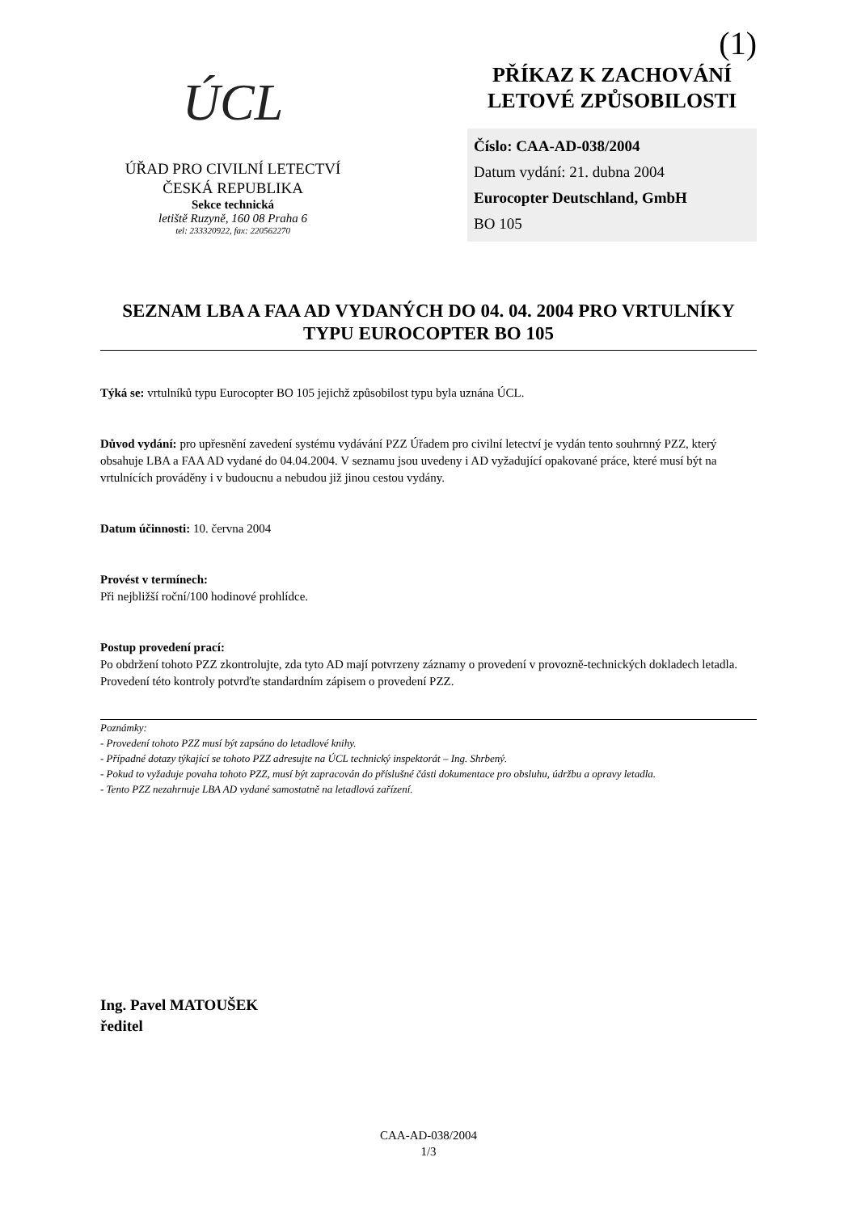(1)
ÚCL
ÚŘAD PRO CIVILNÍ LETECTVÍ
ČESKÁ REPUBLIKA
Sekce technická
letiště Ruzyně, 160 08 Praha 6
tel: 233320922, fax: 220562270
PŘÍKAZ K ZACHOVÁNÍ
LETOVÉ ZPŮSOBILOSTI
Číslo: CAA-AD-038/2004
Datum vydání: 21. dubna 2004
Eurocopter Deutschland, GmbH
BO 105
SEZNAM LBA A FAA AD VYDANÝCH DO 04. 04. 2004 PRO VRTULNÍKY TYPU EUROCOPTER BO 105
Týká se: vrtulníků typu Eurocopter BO 105 jejichž způsobilost typu byla uznána ÚCL.
Důvod vydání: pro upřesnění zavedení systému vydávání PZZ Úřadem pro civilní letectví je vydán tento souhrnný PZZ, který obsahuje LBA a FAA AD vydané do 04.04.2004. V seznamu jsou uvedeny i AD vyžadující opakované práce, které musí být na vrtulnících prováděny i v budoucnu a nebudou již jinou cestou vydány.
Datum účinnosti: 10. června 2004
Provést v termínech:
Při nejbližší roční/100 hodinové prohlídce.
Postup provedení prací:
Po obdržení tohoto PZZ zkontrolujte, zda tyto AD mají potvrzeny záznamy o provedení v provozně-technických dokladech letadla. Provedení této kontroly potvrďte standardním zápisem o provedení PZZ.
Poznámky:
- Provedení tohoto PZZ musí být zapsáno do letadlové knihy.
- Případné dotazy týkající se tohoto PZZ adresujte na ÚCL technický inspektorát – Ing. Shrbený.
- Pokud to vyžaduje povaha tohoto PZZ, musí být zapracován do příslušné části dokumentace pro obsluhu, údržbu a opravy letadla.
- Tento PZZ nezahrnuje LBA AD vydané samostatně na letadlová zařízení.
Ing. Pavel MATOUŠEK
ředitel
CAA-AD-038/2004
1/3